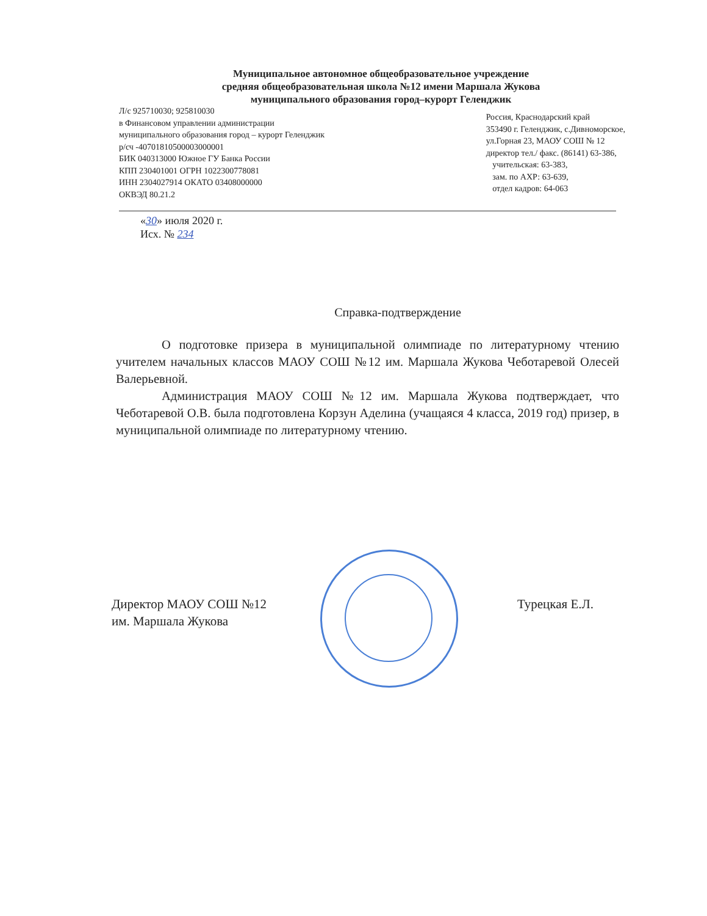Муниципальное автономное общеобразовательное учреждение
средняя общеобразовательная школа №12 имени Маршала Жукова
муниципального образования город–курорт Геленджик
Л/с 925710030; 925810030
в Финансовом управлении администрации
муниципального образования город – курорт Геленджик
р/сч -40701810500003000001
БИК 040313000 Южное ГУ Банка России
КПП 230401001 ОГРН 1022300778081
ИНН 2304027914 ОКАТО 03408000000
ОКВЭД 80.21.2
Россия, Краснодарский край
353490 г. Геленджик, с.Дивноморское,
ул.Горная 23, МАОУ СОШ № 12
директор тел./ факс. (86141) 63-386,
учительская: 63-383,
зам. по АХР: 63-639,
отдел кадров: 64-063
«30» июля 2020 г.
Исх. № 234
Справка-подтверждение
О подготовке призера в муниципальной олимпиаде по литературному чтению учителем начальных классов МАОУ СОШ №12 им. Маршала Жукова Чеботаревой Олесей Валерьевной.
Администрация МАОУ СОШ №12 им. Маршала Жукова подтверждает, что Чеботаревой О.В. была подготовлена Корзун Аделина (учащаяся 4 класса, 2019 год) призер, в муниципальной олимпиаде по литературному чтению.
Директор МАОУ СОШ №12
им. Маршала Жукова
Турецкая Е.Л.